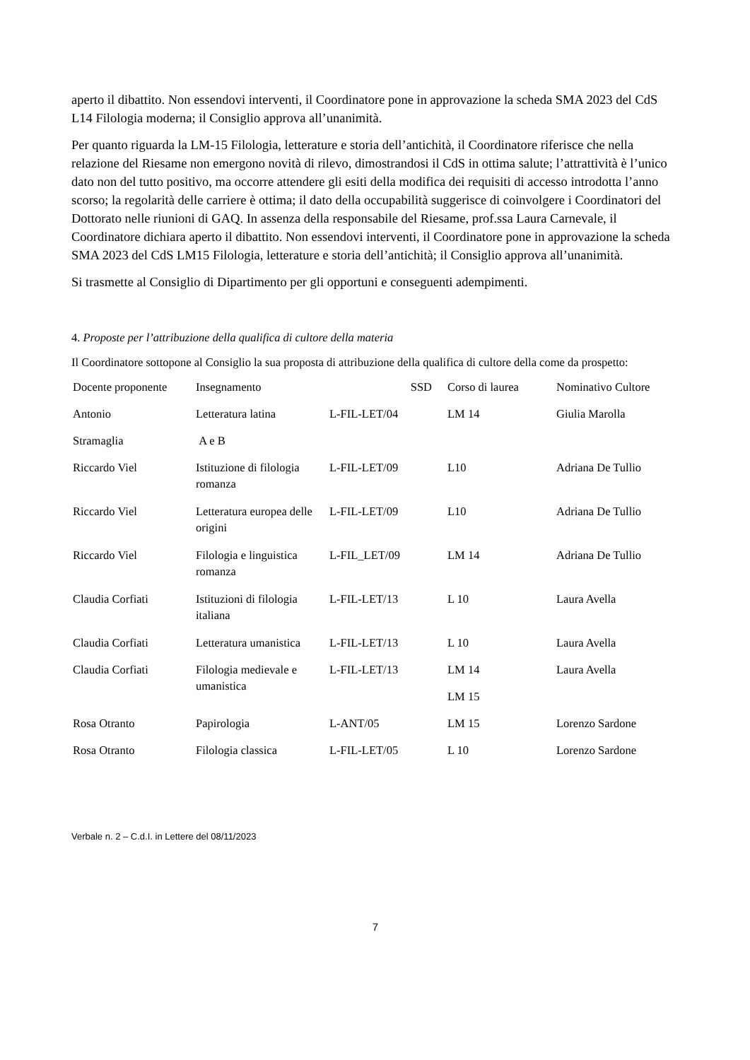aperto il dibattito. Non essendovi interventi, il Coordinatore pone in approvazione la scheda SMA 2023 del CdS L14 Filologia moderna; il Consiglio approva all’unanimità.
Per quanto riguarda la LM-15 Filologia, letterature e storia dell’antichità, il Coordinatore riferisce che nella relazione del Riesame non emergono novità di rilevo, dimostrandosi il CdS in ottima salute; l’attrattività è l’unico dato non del tutto positivo, ma occorre attendere gli esiti della modifica dei requisiti di accesso introdotta l’anno scorso; la regolarità delle carriere è ottima; il dato della occupabilità suggerisce di coinvolgere i Coordinatori del Dottorato nelle riunioni di GAQ. In assenza della responsabile del Riesame, prof.ssa Laura Carnevale, il Coordinatore dichiara aperto il dibattito. Non essendovi interventi, il Coordinatore pone in approvazione la scheda SMA 2023 del CdS LM15 Filologia, letterature e storia dell’antichità; il Consiglio approva all’unanimità.
Si trasmette al Consiglio di Dipartimento per gli opportuni e conseguenti adempimenti.
4. Proposte per l’attribuzione della qualifica di cultore della materia
Il Coordinatore sottopone al Consiglio la sua proposta di attribuzione della qualifica di cultore della come da prospetto:
| Docente proponente | Insegnamento | SSD | Corso di laurea | Nominativo Cultore |
| Antonio | Letteratura latina | L-FIL-LET/04 | LM 14 | Giulia Marolla |
| Stramaglia | A e B | | | |
| Riccardo Viel | Istituzione di filologia romanza | L-FIL-LET/09 | L10 | Adriana De Tullio |
| Riccardo Viel | Letteratura europea delle origini | L-FIL-LET/09 | L10 | Adriana De Tullio |
| Riccardo Viel | Filologia e linguistica romanza | L-FIL_LET/09 | LM 14 | Adriana De Tullio |
| Claudia Corfiati | Istituzioni di filologia italiana | L-FIL-LET/13 | L 10 | Laura Avella |
| Claudia Corfiati | Letteratura umanistica | L-FIL-LET/13 | L 10 | Laura Avella |
| Claudia Corfiati | Filologia medievale e umanistica | L-FIL-LET/13 | LM 14 LM 15 | Laura Avella |
| Rosa Otranto | Papirologia | L-ANT/05 | LM 15 | Lorenzo Sardone |
| Rosa Otranto | Filologia classica | L-FIL-LET/05 | L 10 | Lorenzo Sardone |
Verbale n. 2 – C.d.I. in Lettere del 08/11/2023
7